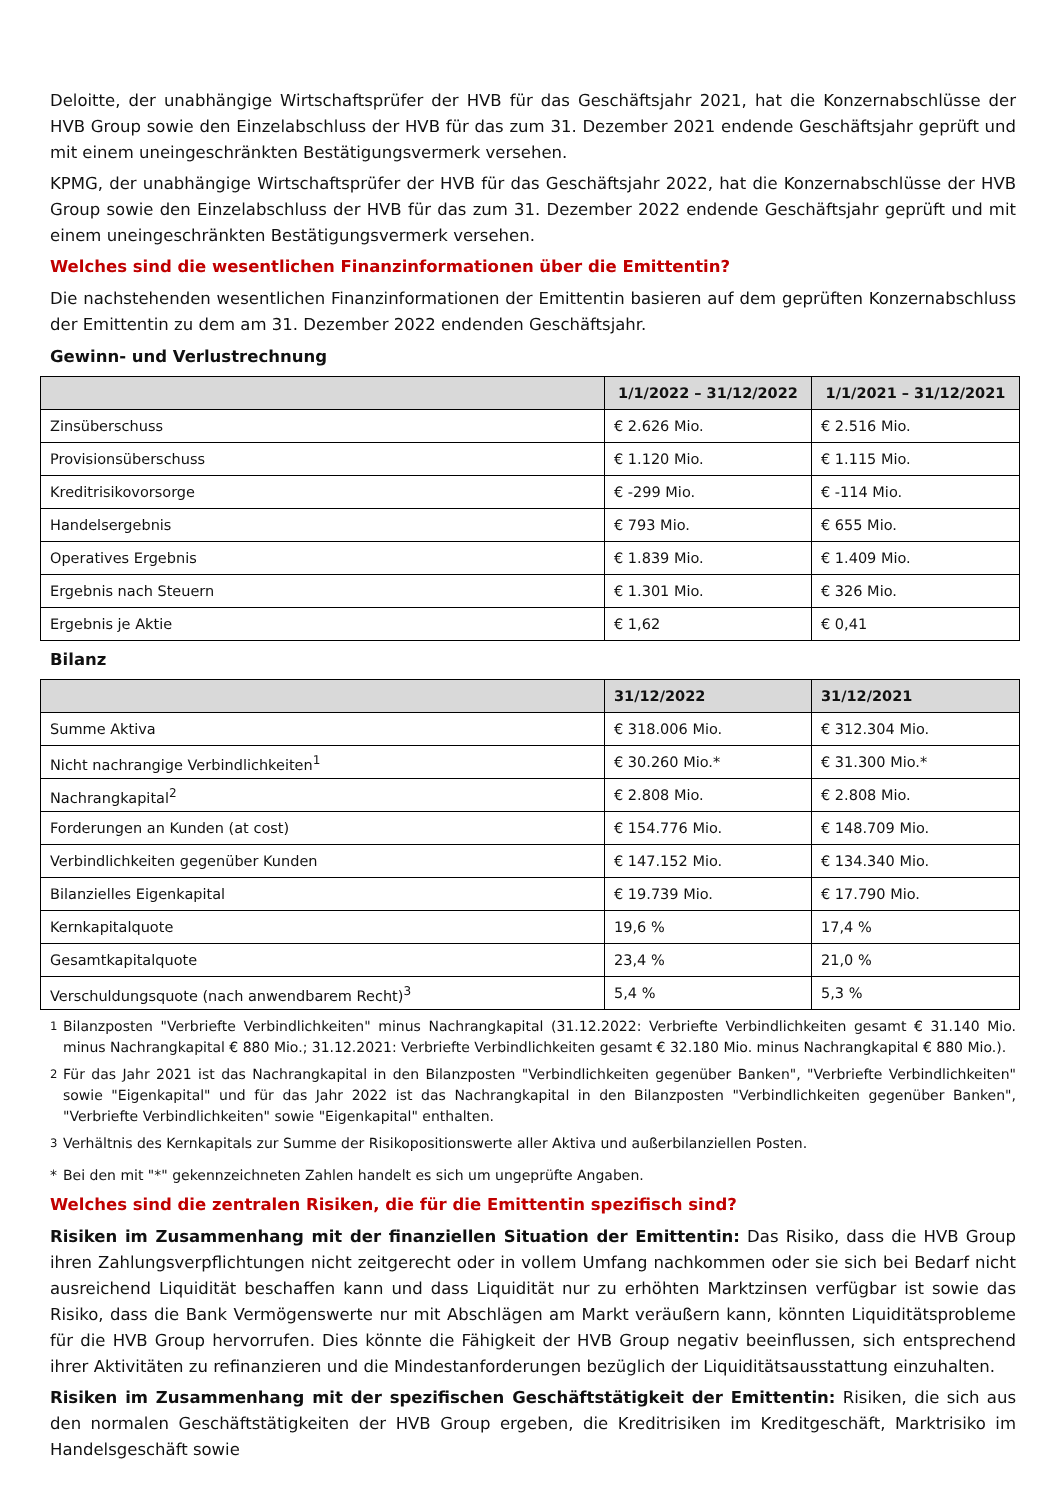Deloitte, der unabhängige Wirtschaftsprüfer der HVB für das Geschäftsjahr 2021, hat die Konzernabschlüsse der HVB Group sowie den Einzelabschluss der HVB für das zum 31. Dezember 2021 endende Geschäftsjahr geprüft und mit einem uneingeschränkten Bestätigungsvermerk versehen.
KPMG, der unabhängige Wirtschaftsprüfer der HVB für das Geschäftsjahr 2022, hat die Konzernabschlüsse der HVB Group sowie den Einzelabschluss der HVB für das zum 31. Dezember 2022 endende Geschäftsjahr geprüft und mit einem uneingeschränkten Bestätigungsvermerk versehen.
Welches sind die wesentlichen Finanzinformationen über die Emittentin?
Die nachstehenden wesentlichen Finanzinformationen der Emittentin basieren auf dem geprüften Konzernabschluss der Emittentin zu dem am 31. Dezember 2022 endenden Geschäftsjahr.
Gewinn- und Verlustrechnung
| | 1/1/2022 – 31/12/2022 | 1/1/2021 – 31/12/2021 |
| --- | --- | --- |
| Zinsüberschuss | € 2.626 Mio. | € 2.516 Mio. |
| Provisionsüberschuss | € 1.120 Mio. | € 1.115 Mio. |
| Kreditrisikovorsorge | € -299 Mio. | € -114 Mio. |
| Handelsergebnis | € 793 Mio. | € 655 Mio. |
| Operatives Ergebnis | € 1.839 Mio. | € 1.409 Mio. |
| Ergebnis nach Steuern | € 1.301 Mio. | € 326 Mio. |
| Ergebnis je Aktie | € 1,62 | € 0,41 |
Bilanz
| | 31/12/2022 | 31/12/2021 |
| --- | --- | --- |
| Summe Aktiva | € 318.006 Mio. | € 312.304 Mio. |
| Nicht nachrangige Verbindlichkeiten<sup>1</sup> | € 30.260 Mio.* | € 31.300 Mio.* |
| Nachrangkapital<sup>2</sup> | € 2.808 Mio. | € 2.808 Mio. |
| Forderungen an Kunden (at cost) | € 154.776 Mio. | € 148.709 Mio. |
| Verbindlichkeiten gegenüber Kunden | € 147.152 Mio. | € 134.340 Mio. |
| Bilanzielles Eigenkapital | € 19.739 Mio. | € 17.790 Mio. |
| Kernkapitalquote | 19,6 % | 17,4 % |
| Gesamtkapitalquote | 23,4 % | 21,0 % |
| Verschuldungsquote (nach anwendbarem Recht)<sup>3</sup> | 5,4 % | 5,3 % |
<sup>1</sup> Bilanzposten "Verbriefte Verbindlichkeiten" minus Nachrangkapital (31.12.2022: Verbriefte Verbindlichkeiten gesamt € 31.140 Mio. minus Nachrangkapital € 880 Mio.; 31.12.2021: Verbriefte Verbindlichkeiten gesamt € 32.180 Mio. minus Nachrangkapital € 880 Mio.).
<sup>2</sup> Für das Jahr 2021 ist das Nachrangkapital in den Bilanzposten "Verbindlichkeiten gegenüber Banken", "Verbriefte Verbindlichkeiten" sowie "Eigenkapital" und für das Jahr 2022 ist das Nachrangkapital in den Bilanzposten "Verbindlichkeiten gegenüber Banken", "Verbriefte Verbindlichkeiten" sowie "Eigenkapital" enthalten.
<sup>3</sup> Verhältnis des Kernkapitals zur Summe der Risikopositionswerte aller Aktiva und außerbilanziellen Posten.
* Bei den mit "*" gekennzeichneten Zahlen handelt es sich um ungeprüfte Angaben.
Welches sind die zentralen Risiken, die für die Emittentin spezifisch sind?
Risiken im Zusammenhang mit der finanziellen Situation der Emittentin: Das Risiko, dass die HVB Group ihren Zahlungsverpflichtungen nicht zeitgerecht oder in vollem Umfang nachkommen oder sie sich bei Bedarf nicht ausreichend Liquidität beschaffen kann und dass Liquidität nur zu erhöhten Marktzinsen verfügbar ist sowie das Risiko, dass die Bank Vermögenswerte nur mit Abschlägen am Markt veräußern kann, könnten Liquiditätsprobleme für die HVB Group hervorrufen. Dies könnte die Fähigkeit der HVB Group negativ beeinflussen, sich entsprechend ihrer Aktivitäten zu refinanzieren und die Mindestanforderungen bezüglich der Liquiditätsausstattung einzuhalten.
Risiken im Zusammenhang mit der spezifischen Geschäftstätigkeit der Emittentin: Risiken, die sich aus den normalen Geschäftstätigkeiten der HVB Group ergeben, die Kreditrisiken im Kreditgeschäft, Marktrisiko im Handelsgeschäft sowie